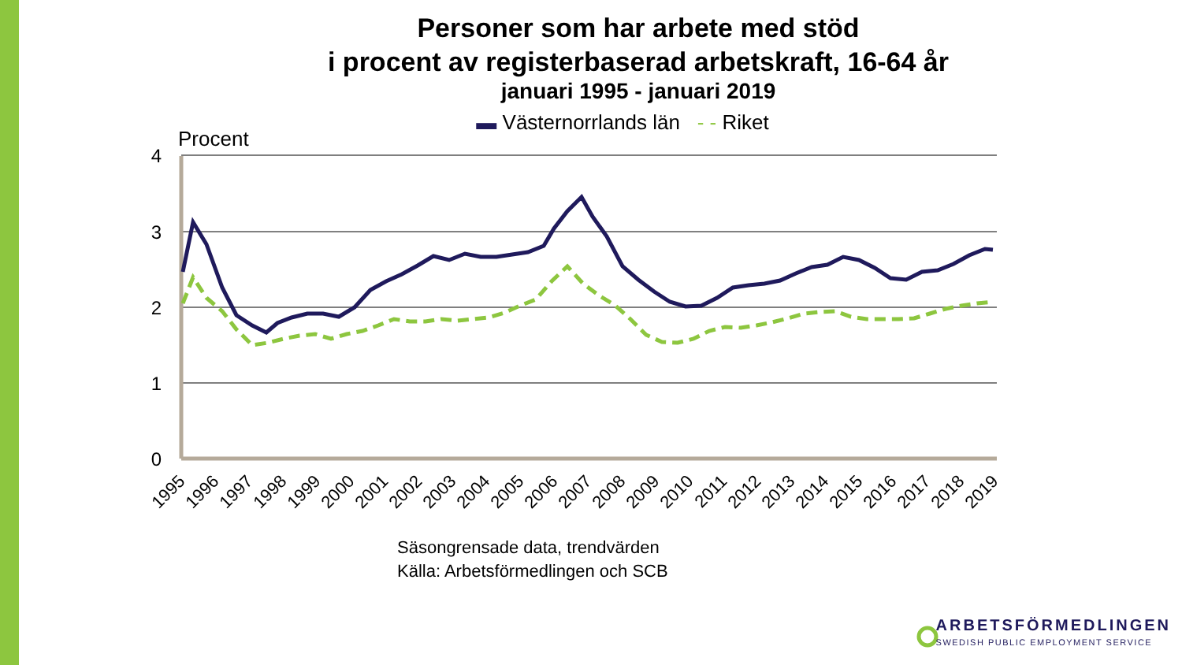Personer som har arbete med stöd
i procent av registerbaserad arbetskraft, 16-64 år
januari 1995 - januari 2019
▬ Västernorrlands län - - Riket
4
3
2
1
0
Procent
1995
1996
1997
1998
1999
2000
2001
2002
2003
2004
2005
2006
2007
2008
2009
2010
2011
2012
2013
2014
2015
2016
2017
2018
2019
Säsongrensade data, trendvärden
Källa: Arbetsförmedlingen och SCB
ARBETSFÖRMEDLINGEN
SWEDISH PUBLIC EMPLOYMENT SERVICE